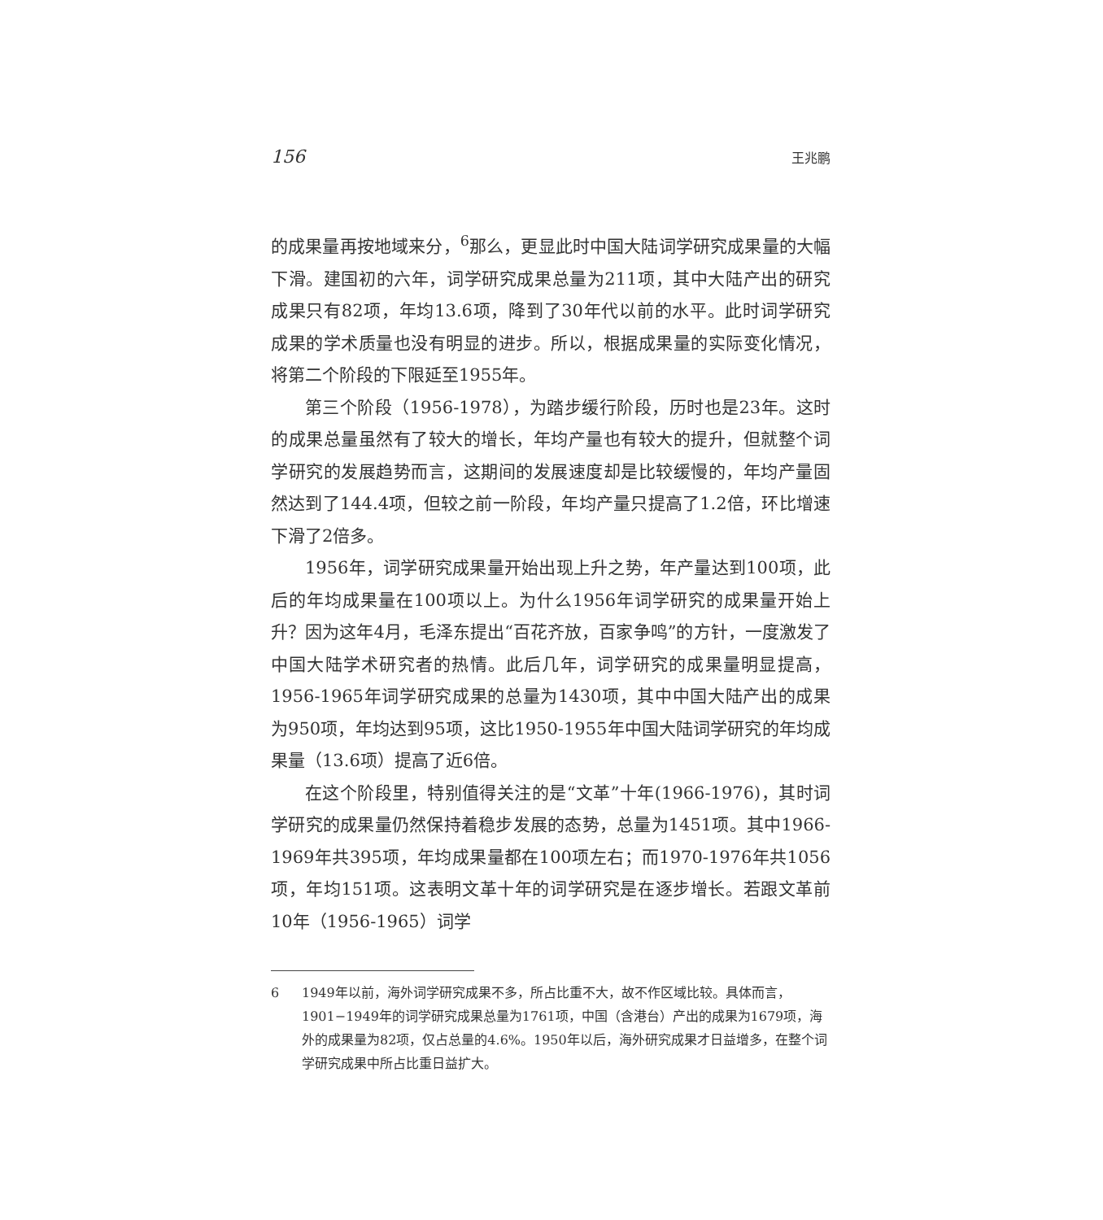156 王兆鹏
的成果量再按地域来分，<sup>6</sup>那么，更显此时中国大陆词学研究成果量的大幅下滑。建国初的六年，词学研究成果总量为211项，其中大陆产出的研究成果只有82项，年均13.6项，降到了30年代以前的水平。此时词学研究成果的学术质量也没有明显的进步。所以，根据成果量的实际变化情况，将第二个阶段的下限延至1955年。
第三个阶段（1956-1978），为踏步缓行阶段，历时也是23年。这时的成果总量虽然有了较大的增长，年均产量也有较大的提升，但就整个词学研究的发展趋势而言，这期间的发展速度却是比较缓慢的，年均产量固然达到了144.4项，但较之前一阶段，年均产量只提高了1.2倍，环比增速下滑了2倍多。
1956年，词学研究成果量开始出现上升之势，年产量达到100项，此后的年均成果量在100项以上。为什么1956年词学研究的成果量开始上升？因为这年4月，毛泽东提出“百花齐放，百家争鸣”的方针，一度激发了中国大陆学术研究者的热情。此后几年，词学研究的成果量明显提高，1956-1965年词学研究成果的总量为1430项，其中中国大陆产出的成果为950项，年均达到95项，这比1950-1955年中国大陆词学研究的年均成果量（13.6项）提高了近6倍。
在这个阶段里，特别值得关注的是“文革”十年(1966-1976)，其时词学研究的成果量仍然保持着稳步发展的态势，总量为1451项。其中1966-1969年共395项，年均成果量都在100项左右；而1970-1976年共1056项，年均151项。这表明文革十年的词学研究是在逐步增长。若跟文革前10年（1956-1965）词学
6 1949年以前，海外词学研究成果不多，所占比重不大，故不作区域比较。具体而言，1901−1949年的词学研究成果总量为1761项，中国（含港台）产出的成果为1679项，海外的成果量为82项，仅占总量的4.6%。1950年以后，海外研究成果才日益增多，在整个词学研究成果中所占比重日益扩大。